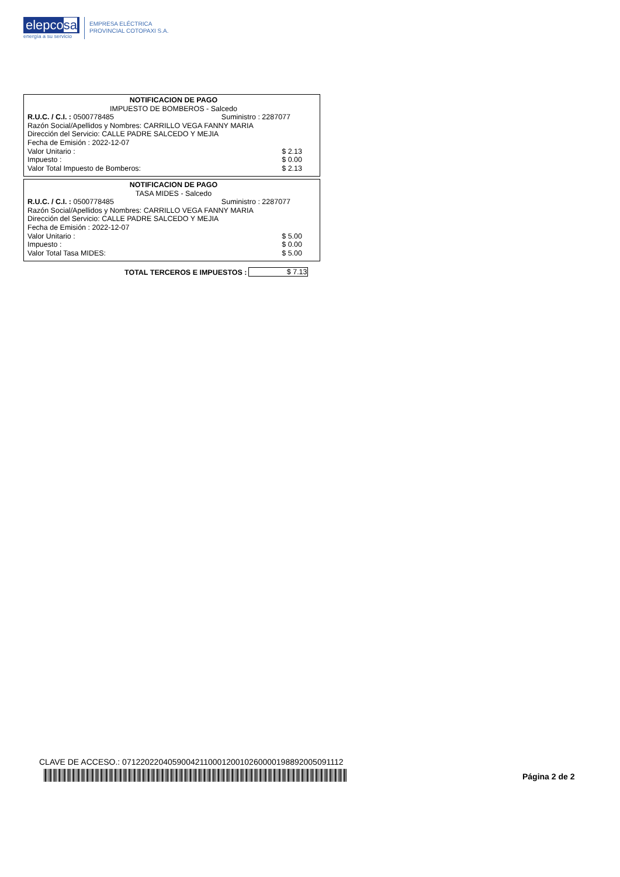elepcosa
energía a su servicio
EMPRESA ELÉCTRICA
PROVINCIAL COTOPAXI S.A.
NOTIFICACION DE PAGO
IMPUESTO DE BOMBEROS - Salcedo
R.U.C. / C.I. : 0500778485 Suministro : 2287077
Razón Social/Apellidos y Nombres: CARRILLO VEGA FANNY MARIA
Dirección del Servicio: CALLE PADRE SALCEDO Y MEJIA
Fecha de Emisión : 2022-12-07
Valor Unitario : $ 2.13
Impuesto : $ 0.00
Valor Total Impuesto de Bomberos: $ 2.13
NOTIFICACION DE PAGO
TASA MIDES - Salcedo
R.U.C. / C.I. : 0500778485 Suministro : 2287077
Razón Social/Apellidos y Nombres: CARRILLO VEGA FANNY MARIA
Dirección del Servicio: CALLE PADRE SALCEDO Y MEJIA
Fecha de Emisión : 2022-12-07
Valor Unitario : $ 5.00
Impuesto : $ 0.00
Valor Total Tasa MIDES: $ 5.00
TOTAL TERCEROS E IMPUESTOS :
$ 7.13
CLAVE DE ACCESO.: 0712202204059004211000120010260000198892005091112
Página 2 de 2